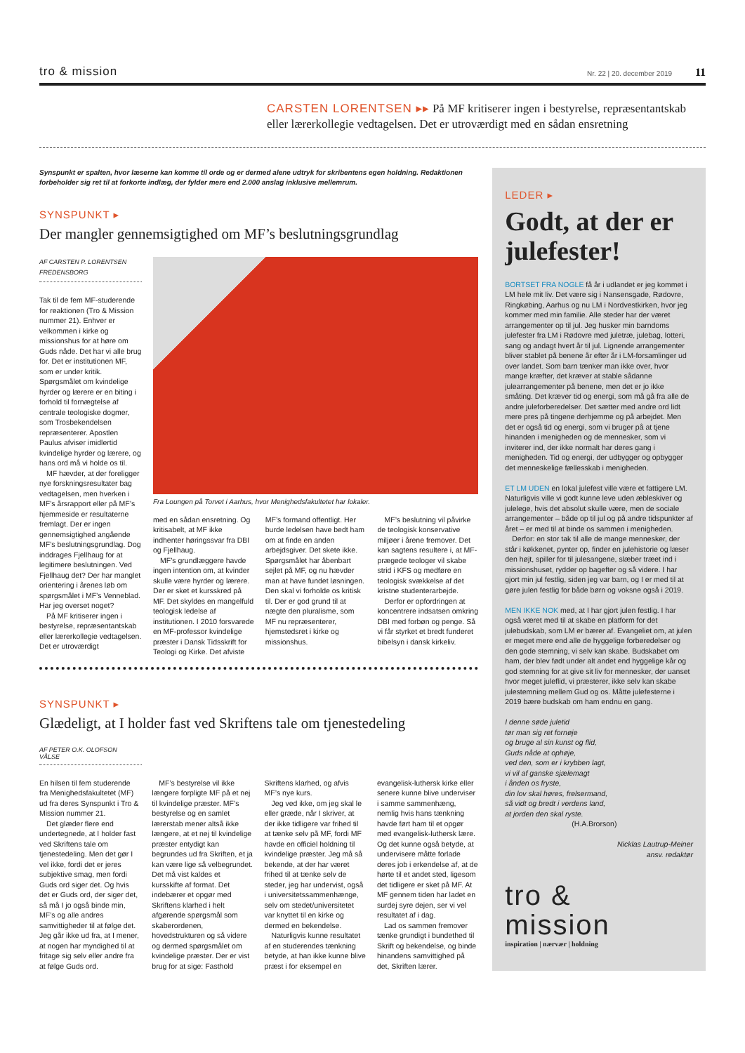tro & mission Nr. 22 | 20. december 2019 11
CARSTEN LORENTSEN ▸▸ På MF kritiserer ingen i bestyrelse, repræsentantskab eller lærerkollegie vedtagelsen. Det er utroværdigt med en sådan ensretning
Synspunkt er spalten, hvor læserne kan komme til orde og er dermed alene udtryk for skribentens egen holdning. Redaktionen forbeholder sig ret til at forkorte indlæg, der fylder mere end 2.000 anslag inklusive mellemrum.
SYNSPUNKT ▸
Der mangler gennemsigtighed om MF’s beslutningsgrundlag
AF CARSTEN P. LORENTSEN
FREDENSBORG
Tak til de fem MF-studerende for reaktionen (Tro & Mission nummer 21). Enhver er velkommen i kirke og missionshus for at høre om Guds nåde. Det har vi alle brug for. Det er institutionen MF, som er under kritik. Spørgsmålet om kvindelige hyrder og lærere er en biting i forhold til fornægtelse af centrale teologiske dogmer, som Trosbekendelsen repræsenterer. Apostlen Paulus afviser imidlertid kvindelige hyrder og lærere, og hans ord må vi holde os til.
MF hævder, at der foreligger nye forskningsresultater bag vedtagelsen, men hverken i MF’s årsrapport eller på MF’s hjemmeside er resultaterne fremlagt. Der er ingen gennemsigtighed angående MF’s beslutningsgrundlag. Dog inddrages Fjellhaug for at legitimere beslutningen. Ved Fjellhaug det? Der har manglet orientering i årenes løb om spørgsmålet i MF’s Venneblad. Har jeg overset noget?
På MF kritiserer ingen i bestyrelse, repræsentantskab eller lærerkollegie vedtagelsen. Det er utroværdigt
Fra Loungen på Torvet i Aarhus, hvor Menighedsfakultetet har lokaler.
med en sådan ensretning. Og kritisabelt, at MF ikke indhenter høringssvar fra DBI og Fjellhaug.
MF’s grundlæggere havde ingen intention om, at kvinder skulle være hyrder og lærere. Der er sket et kursskred på MF. Det skyldes en mangelfuld teologisk ledelse af institutionen. I 2010 forsvarede en MF-professor kvindelige præster i Dansk Tidsskrift for Teologi og Kirke. Det afviste MF’s formand offentligt. Her burde ledelsen have bedt ham om at finde en anden arbejdsgiver. Det skete ikke. Spørgsmålet har åbenbart sejlet på MF, og nu hævder man at have fundet løsningen. Den skal vi forholde os kritisk til. Der er god grund til at nægte den pluralisme, som MF nu repræsenterer, hjemstedsret i kirke og missionshus.
MF’s beslutning vil påvirke de teologisk konservative miljøer i årene fremover. Det kan sagtens resultere i, at MF-prægede teologer vil skabe strid i KFS og medføre en teologisk svækkelse af det kristne studenterarbejde.
Derfor er opfordringen at koncentrere indsatsen omkring DBI med forbøn og penge. Så vi får styrket et bredt funderet bibelsyn i dansk kirkeliv.
SYNSPUNKT ▸
Glædeligt, at I holder fast ved Skriftens tale om tjenestedeling
AF PETER O.K. OLOFSON
VÅLSE
En hilsen til fem studerende fra Menighedsfakultetet (MF) ud fra deres Synspunkt i Tro & Mission nummer 21.
Det glæder flere end undertegnede, at I holder fast ved Skriftens tale om tjenestedeling. Men det gør I vel ikke, fordi det er jeres subjektive smag, men fordi Guds ord siger det. Og hvis det er Guds ord, der siger det, så må I jo også binde min, MF’s og alle andres samvittigheder til at følge det. Jeg går ikke ud fra, at I mener, at nogen har myndighed til at fritage sig selv eller andre fra at følge Guds ord.
MF’s bestyrelse vil ikke længere forpligte MF på et nej til kvindelige præster. MF’s bestyrelse og en samlet lærerstab mener altså ikke længere, at et nej til kvindelige præster entydigt kan begrundes ud fra Skriften, et ja kan være lige så velbegrundet. Det må vist kaldes et kursskifte af format. Det indebærer et opgør med Skriftens klarhed i helt afgørende spørgsmål som skaberordenen, hovedstrukturen og så videre og dermed spørgsmålet om kvindelige præster. Der er vist brug for at sige: Fasthold Skriftens klarhed, og afvis MF’s nye kurs.
Jeg ved ikke, om jeg skal le eller græde, når I skriver, at der ikke tidligere var frihed til at tænke selv på MF, fordi MF havde en officiel holdning til kvindelige præster. Jeg må så bekende, at der har været frihed til at tænke selv de steder, jeg har undervist, også i universitetssammenhænge, selv om stedet/universitetet var knyttet til en kirke og dermed en bekendelse.
Naturligvis kunne resultatet af en studerendes tænkning betyde, at han ikke kunne blive præst i for eksempel en evangelisk-luthersk kirke eller senere kunne blive underviser i samme sammenhæng, nemlig hvis hans tænkning havde ført ham til et opgør med evangelisk-luthersk lære. Og det kunne også betyde, at undervisere måtte forlade deres job i erkendelse af, at de hørte til et andet sted, ligesom det tidligere er sket på MF. At MF gennem tiden har ladet en surdej syre dejen, ser vi vel resultatet af i dag.
Lad os sammen fremover tænke grundigt i bundethed til Skrift og bekendelse, og binde hinandens samvittighed på det, Skriften lærer.
LEDER ▸
Godt, at der er julefester!
BORTSET FRA NOGLE få år i udlandet er jeg kommet i LM hele mit liv. Det være sig i Nansensgade, Rødovre, Ringkøbing, Aarhus og nu LM i Nordvestkirken, hvor jeg kommer med min familie. Alle steder har der været arrangementer op til jul. Jeg husker min barndoms julefester fra LM i Rødovre med juletræ, julebag, lotteri, sang og andagt hvert år til jul. Lignende arrangementer bliver stablet på benene år efter år i LM-forsamlinger ud over landet. Som barn tænker man ikke over, hvor mange kræfter, det kræver at stable sådanne julearrangementer på benene, men det er jo ikke småting. Det kræver tid og energi, som må gå fra alle de andre juleforberedelser. Det sætter med andre ord lidt mere pres på tingene derhjemme og på arbejdet. Men det er også tid og energi, som vi bruger på at tjene hinanden i menigheden og de mennesker, som vi inviterer ind, der ikke normalt har deres gang i menigheden. Tid og energi, der udbygger og opbygger det menneskelige fællesskab i menigheden.
ET LM UDEN en lokal julefest ville være et fattigere LM. Naturligvis ville vi godt kunne leve uden æbleskiver og julelege, hvis det absolut skulle være, men de sociale arrangementer – både op til jul og på andre tidspunkter af året – er med til at binde os sammen i menigheden.
Derfor: en stor tak til alle de mange mennesker, der står i køkkenet, pynter op, finder en julehistorie og læser den højt, spiller for til julesangene, slæber træet ind i missionshuset, rydder op bagefter og så videre. I har gjort min jul festlig, siden jeg var barn, og I er med til at gøre julen festlig for både børn og voksne også i 2019.
MEN IKKE NOK med, at I har gjort julen festlig. I har også været med til at skabe en platform for det julebudskab, som LM er bærer af. Evangeliet om, at julen er meget mere end alle de hyggelige forberedelser og den gode stemning, vi selv kan skabe. Budskabet om ham, der blev født under alt andet end hyggelige kår og god stemning for at give sit liv for mennesker, der uanset hvor meget juleflid, vi præsterer, ikke selv kan skabe julestemning mellem Gud og os. Måtte julefesterne i 2019 bære budskab om ham endnu en gang.
I denne søde juletid
tør man sig ret fornøje
og bruge al sin kunst og flid,
Guds nåde at ophøje,
ved den, som er i krybben lagt,
vi vil af ganske sjælemagt
i ånden os fryste,
din lov skal høres, frelsermand,
så vidt og bredt i verdens land,
at jorden den skal ryste.
(H.A.Brorson)
Nicklas Lautrup-Meiner
ansv. redaktør
tro &
mission
inspiration | nærvær | holdning